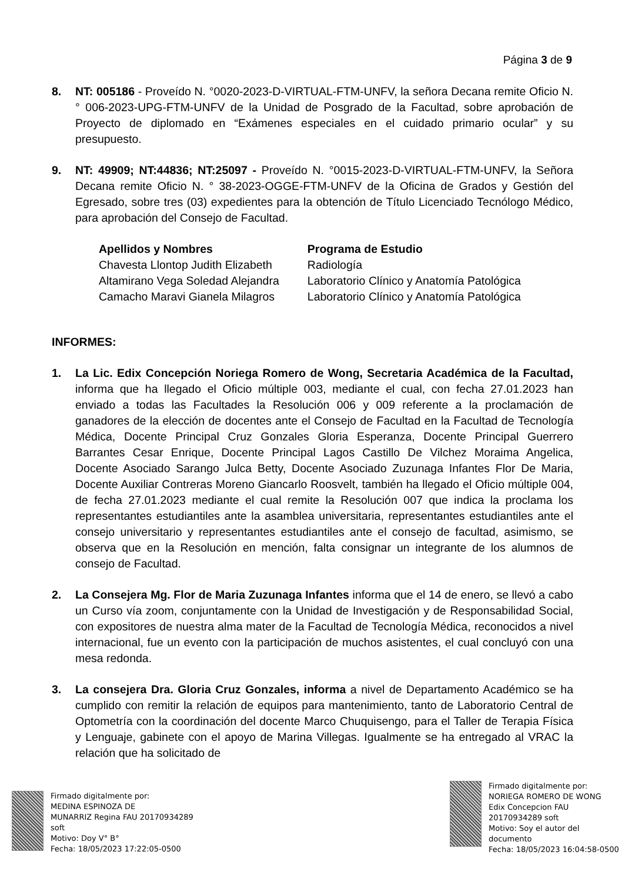Página 3 de 9
8. NT: 005186 - Proveído N. °0020-2023-D-VIRTUAL-FTM-UNFV, la señora Decana remite Oficio N. ° 006-2023-UPG-FTM-UNFV de la Unidad de Posgrado de la Facultad, sobre aprobación de Proyecto de diplomado en “Exámenes especiales en el cuidado primario ocular” y su presupuesto.
9. NT: 49909; NT:44836; NT:25097 - Proveído N. °0015-2023-D-VIRTUAL-FTM-UNFV, la Señora Decana remite Oficio N. ° 38-2023-OGGE-FTM-UNFV de la Oficina de Grados y Gestión del Egresado, sobre tres (03) expedientes para la obtención de Título Licenciado Tecnólogo Médico, para aprobación del Consejo de Facultad.
| Apellidos y Nombres | Programa de Estudio |
| --- | --- |
| Chavesta Llontop Judith Elizabeth | Radiología |
| Altamirano Vega Soledad Alejandra | Laboratorio Clínico y Anatomía Patológica |
| Camacho Maravi Gianela Milagros | Laboratorio Clínico y Anatomía Patológica |
INFORMES:
1. La Lic. Edix Concepción Noriega Romero de Wong, Secretaria Académica de la Facultad, informa que ha llegado el Oficio múltiple 003, mediante el cual, con fecha 27.01.2023 han enviado a todas las Facultades la Resolución 006 y 009 referente a la proclamación de ganadores de la elección de docentes ante el Consejo de Facultad en la Facultad de Tecnología Médica, Docente Principal Cruz Gonzales Gloria Esperanza, Docente Principal Guerrero Barrantes Cesar Enrique, Docente Principal Lagos Castillo De Vilchez Moraima Angelica, Docente Asociado Sarango Julca Betty, Docente Asociado Zuzunaga Infantes Flor De Maria, Docente Auxiliar Contreras Moreno Giancarlo Roosvelt, también ha llegado el Oficio múltiple 004, de fecha 27.01.2023 mediante el cual remite la Resolución 007 que indica la proclama los representantes estudiantiles ante la asamblea universitaria, representantes estudiantiles ante el consejo universitario y representantes estudiantiles ante el consejo de facultad, asimismo, se observa que en la Resolución en mención, falta consignar un integrante de los alumnos de consejo de Facultad.
2. La Consejera Mg. Flor de Maria Zuzunaga Infantes informa que el 14 de enero, se llevó a cabo un Curso vía zoom, conjuntamente con la Unidad de Investigación y de Responsabilidad Social, con expositores de nuestra alma mater de la Facultad de Tecnología Médica, reconocidos a nivel internacional, fue un evento con la participación de muchos asistentes, el cual concluyó con una mesa redonda.
3. La consejera Dra. Gloria Cruz Gonzales, informa a nivel de Departamento Académico se ha cumplido con remitir la relación de equipos para mantenimiento, tanto de Laboratorio Central de Optometría con la coordinación del docente Marco Chuquisengo, para el Taller de Terapia Física y Lenguaje, gabinete con el apoyo de Marina Villegas. Igualmente se ha entregado al VRAC la relación que ha solicitado de
Firmado digitalmente por:
MEDINA ESPINOZA DE
MUNARRIZ Regina FAU 20170934289
soft
Motivo: Doy V° B°
Fecha: 18/05/2023 17:22:05-0500
Firmado digitalmente por:
NORIEGA ROMERO DE WONG
Edix Concepcion FAU
20170934289 soft
Motivo: Soy el autor del
documento
Fecha: 18/05/2023 16:04:58-0500